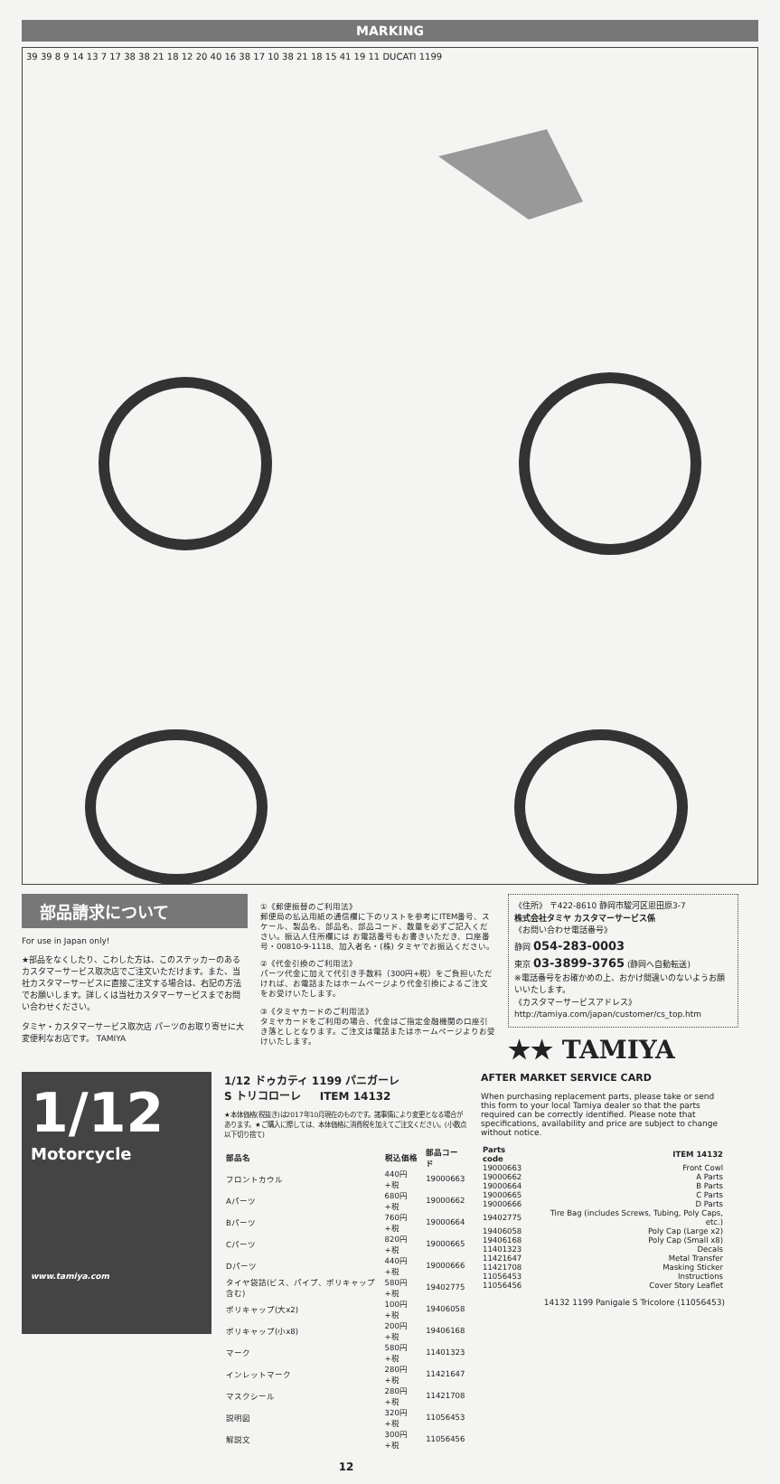MARKING
39 39 8 9 14 13 7 17 38 38 21 18 12 20 40 16 38 17 10 38 21 18 15 41 19 11 DUCATI 1199
部品請求について
For use in Japan only!
★部品をなくしたり、こわした方は、このステッカーのあるカスタマーサービス取次店でご注文いただけます。また、当社カスタマーサービスに直接ご注文する場合は、右記の方法でお願いします。詳しくは当社カスタマーサービスまでお問い合わせください。
タミヤ・カスタマーサービス取次店 パーツのお取り寄せに大変便利なお店です。 TAMIYA
①《郵便振替のご利用法》
郵便局の払込用紙の通信欄に下のリストを参考にITEM番号、スケール、製品名、部品名、部品コード、数量を必ずご記入ください。振込人住所欄には お電話番号もお書きいただき、口座番号・00810-9-1118、加入者名・(株) タミヤでお振込ください。
②《代金引換のご利用法》
パーツ代金に加えて代引き手数料（300円+税）をご負担いただければ、お電話またはホームページより代金引換によるご注文をお受けいたします。
③《タミヤカードのご利用法》
タミヤカードをご利用の場合、代金はご指定金融機関の口座引き落としとなります。ご注文は電話またはホームページよりお受けいたします。
《住所》 〒422-8610 静岡市駿河区恩田原3-7
株式会社タミヤ カスタマーサービス係
《お問い合わせ電話番号》
静岡 054-283-0003
東京 03-3899-3765 (静岡へ自動転送)
※電話番号をお確かめの上、おかけ間違いのないようお願いいたします。
《カスタマーサービスアドレス》
http://tamiya.com/japan/customer/cs_top.htm
★★ TAMIYA
1/12
Motorcycle
www.tamiya.com
1/12 ドゥカティ 1199 パニガーレ
S トリコローレ ITEM 14132
★本体価格(税抜き)は2017年10月現在のものです。諸事情により変更となる場合があります。★ご購入に際しては、本体価格に消費税を加えてご注文ください。(小数点以下切り捨て)
| 部品名 | 税込価格 | 部品コード |
| --- | --- | --- |
| フロントカウル | 440円 +税 | 19000663 |
| Aパーツ | 680円 +税 | 19000662 |
| Bパーツ | 760円 +税 | 19000664 |
| Cパーツ | 820円 +税 | 19000665 |
| Dパーツ | 440円 +税 | 19000666 |
| タイヤ袋詰(ビス、パイプ、ポリキャップ含む) | 580円 +税 | 19402775 |
| ポリキャップ(大x2) | 100円 +税 | 19406058 |
| ポリキャップ(小x8) | 200円 +税 | 19406168 |
| マーク | 580円 +税 | 11401323 |
| インレットマーク | 280円 +税 | 11421647 |
| マスクシール | 280円 +税 | 11421708 |
| 説明図 | 320円 +税 | 11056453 |
| 解説文 | 300円 +税 | 11056456 |
12
AFTER MARKET SERVICE CARD
When purchasing replacement parts, please take or send this form to your local Tamiya dealer so that the parts required can be correctly identified. Please note that specifications, availability and price are subject to change without notice.
| Parts code | ITEM 14132 |
| --- | --- |
| 19000663 | Front Cowl |
| 19000662 | A Parts |
| 19000664 | B Parts |
| 19000665 | C Parts |
| 19000666 | D Parts |
| 19402775 | Tire Bag (includes Screws, Tubing, Poly Caps, etc.) |
| 19406058 | Poly Cap (Large x2) |
| 19406168 | Poly Cap (Small x8) |
| 11401323 | Decals |
| 11421647 | Metal Transfer |
| 11421708 | Masking Sticker |
| 11056453 | Instructions |
| 11056456 | Cover Story Leaflet |
14132 1199 Panigale S Tricolore (11056453)